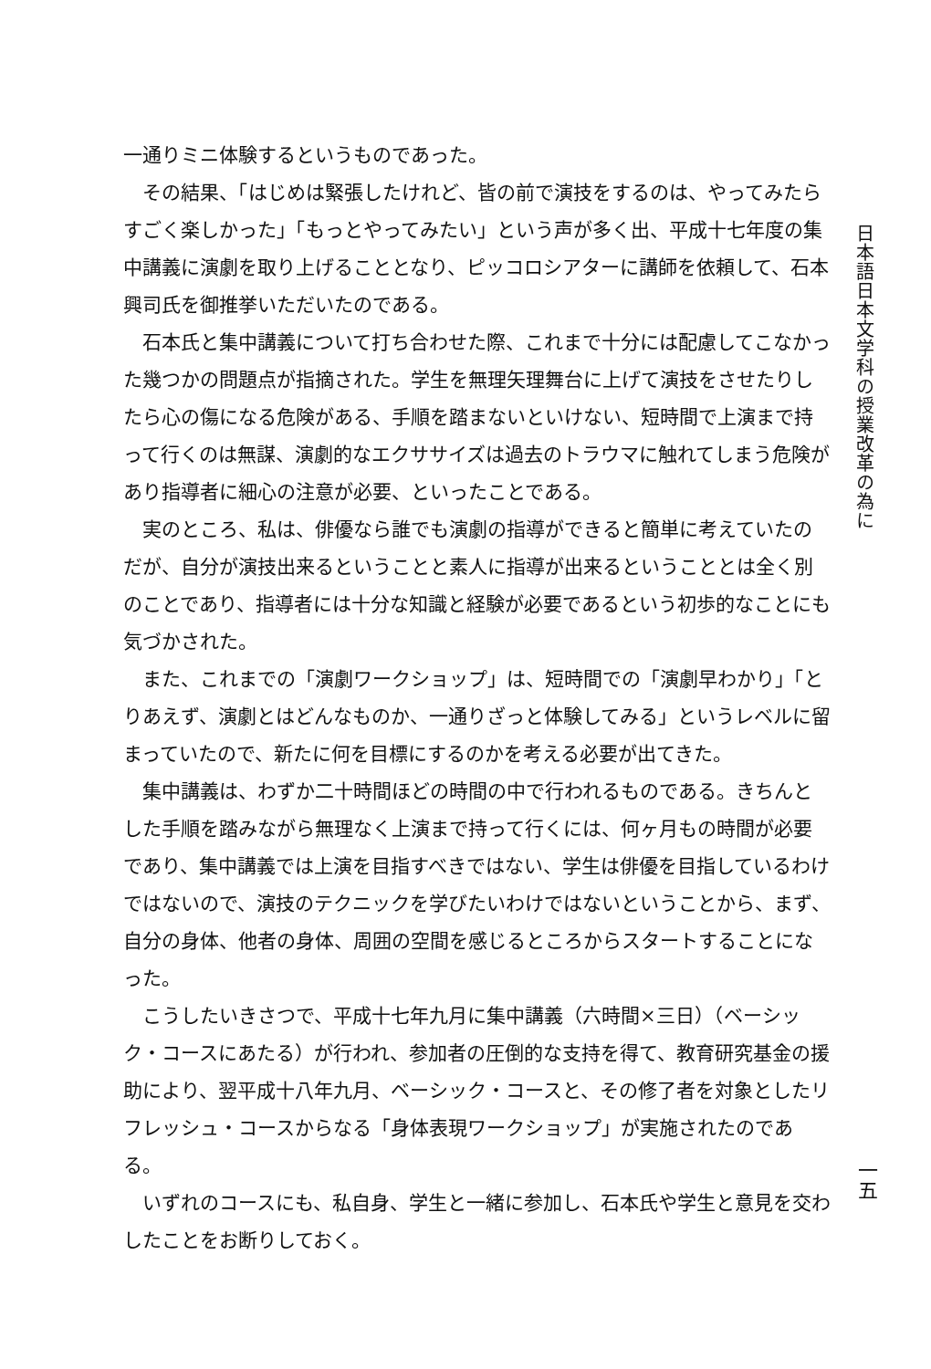一通りミニ体験するというものであった。
その結果、「はじめは緊張したけれど、皆の前で演技をするのは、やってみたらすごく楽しかった」「もっとやってみたい」という声が多く出、平成十七年度の集中講義に演劇を取り上げることとなり、ピッコロシアターに講師を依頼して、石本興司氏を御推挙いただいたのである。
石本氏と集中講義について打ち合わせた際、これまで十分には配慮してこなかった幾つかの問題点が指摘された。学生を無理矢理舞台に上げて演技をさせたりしたら心の傷になる危険がある、手順を踏まないといけない、短時間で上演まで持って行くのは無謀、演劇的なエクササイズは過去のトラウマに触れてしまう危険があり指導者に細心の注意が必要、といったことである。
実のところ、私は、俳優なら誰でも演劇の指導ができると簡単に考えていたのだが、自分が演技出来るということと素人に指導が出来るということとは全く別のことであり、指導者には十分な知識と経験が必要であるという初歩的なことにも気づかされた。
また、これまでの「演劇ワークショップ」は、短時間での「演劇早わかり」「とりあえず、演劇とはどんなものか、一通りざっと体験してみる」というレベルに留まっていたので、新たに何を目標にするのかを考える必要が出てきた。
集中講義は、わずか二十時間ほどの時間の中で行われるものである。きちんとした手順を踏みながら無理なく上演まで持って行くには、何ヶ月もの時間が必要であり、集中講義では上演を目指すべきではない、学生は俳優を目指しているわけではないので、演技のテクニックを学びたいわけではないということから、まず、自分の身体、他者の身体、周囲の空間を感じるところからスタートすることになった。
こうしたいきさつで、平成十七年九月に集中講義（六時間×三日）（ベーシック・コースにあたる）が行われ、参加者の圧倒的な支持を得て、教育研究基金の援助により、翌平成十八年九月、ベーシック・コースと、その修了者を対象としたリフレッシュ・コースからなる「身体表現ワークショップ」が実施されたのである。
いずれのコースにも、私自身、学生と一緒に参加し、石本氏や学生と意見を交わしたことをお断りしておく。
日本語日本文学科の授業改革の為に
一五